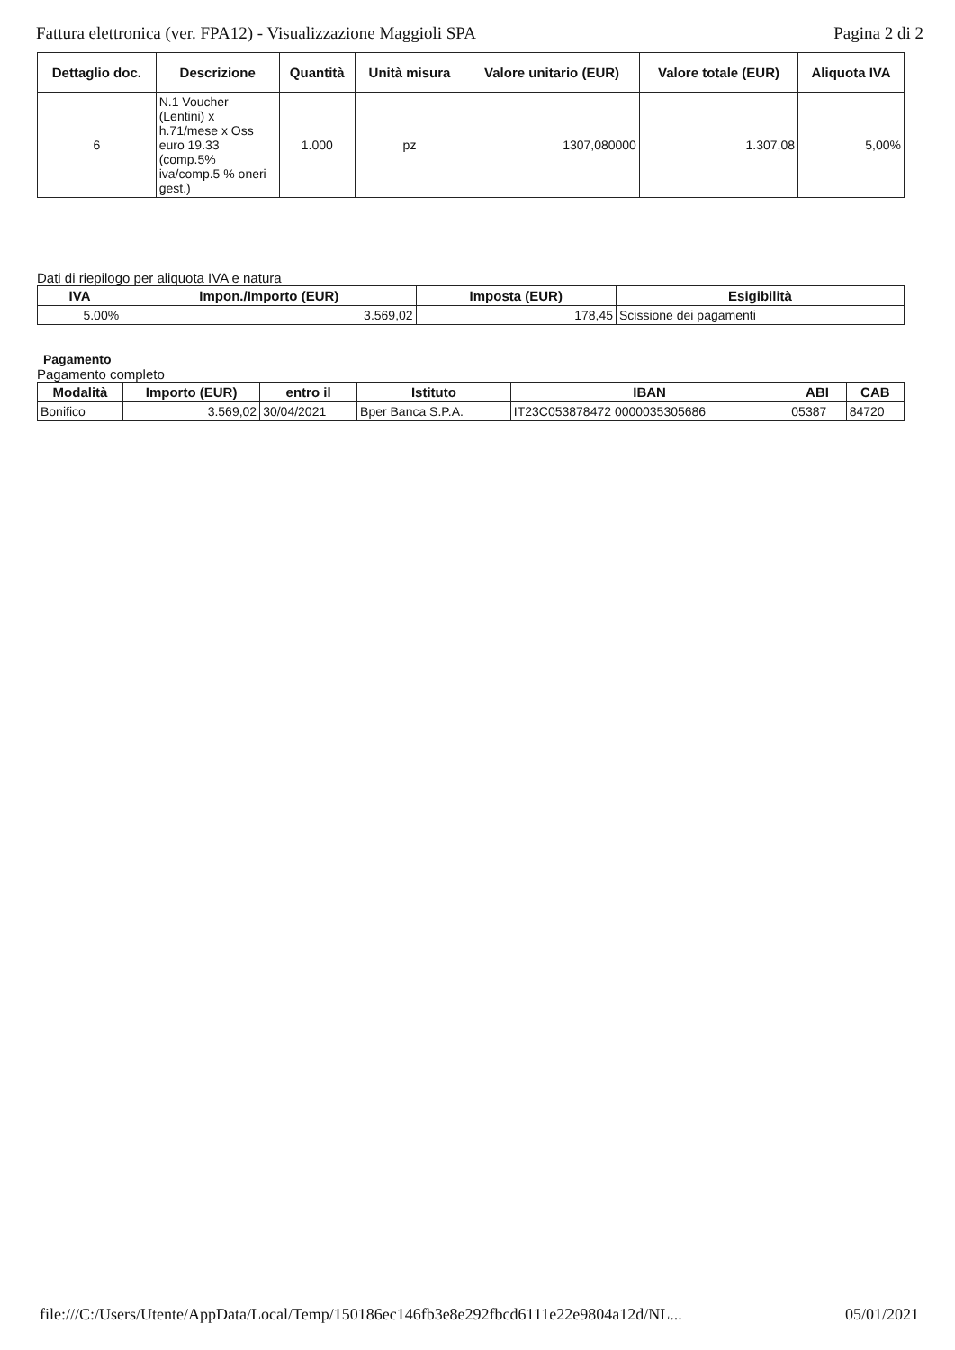Fattura elettronica (ver. FPA12) - Visualizzazione Maggioli SPA Pagina 2 di 2
| Dettaglio doc. | Descrizione | Quantità | Unità misura | Valore unitario (EUR) | Valore totale (EUR) | Aliquota IVA |
| --- | --- | --- | --- | --- | --- | --- |
| 6 | N.1 Voucher (Lentini) x h.71/mese x Oss euro 19.33 (comp.5% iva/comp.5 % oneri gest.) | 1.000 | pz | 1307,080000 | 1.307,08 | 5,00% |
Dati di riepilogo per aliquota IVA e natura
| IVA | Impon./Importo (EUR) | Imposta (EUR) | Esigibilità |
| --- | --- | --- | --- |
| 5.00% | 3.569,02 | 178,45 | Scissione dei pagamenti |
Pagamento
Pagamento completo
| Modalità | Importo (EUR) | entro il | Istituto | IBAN | ABI | CAB |
| --- | --- | --- | --- | --- | --- | --- |
| Bonifico | 3.569,02 | 30/04/2021 | Bper Banca S.P.A. | IT23C053878472 0000035305686 | 05387 | 84720 |
file:///C:/Users/Utente/AppData/Local/Temp/150186ec146fb3e8e292fbcd6111e22e9804a12d/NL... 05/01/2021